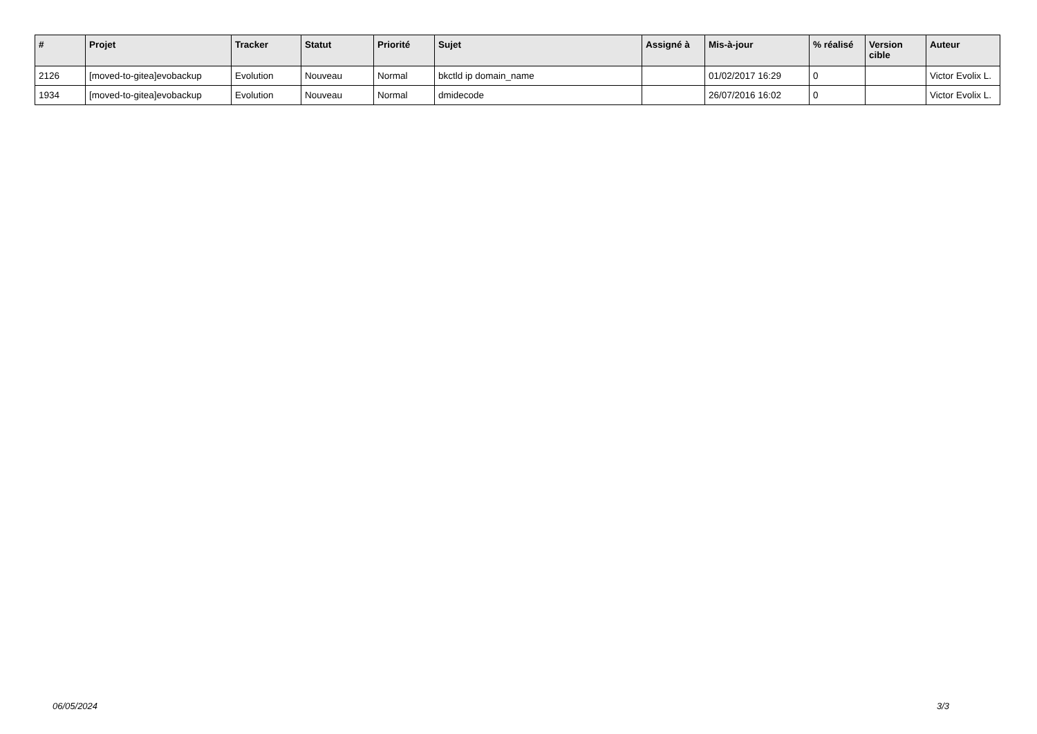| # | Projet | Tracker | Statut | Priorité | Sujet | Assigné à | Mis-à-jour | % réalisé | Version cible | Auteur |
| --- | --- | --- | --- | --- | --- | --- | --- | --- | --- | --- |
| 2126 | [moved-to-gitea]evobackup | Evolution | Nouveau | Normal | bkctld ip domain_name | | 01/02/2017 16:29 | 0 | | Victor Evolix L. |
| 1934 | [moved-to-gitea]evobackup | Evolution | Nouveau | Normal | dmidecode | | 26/07/2016 16:02 | 0 | | Victor Evolix L. |
06/05/2024 3/3